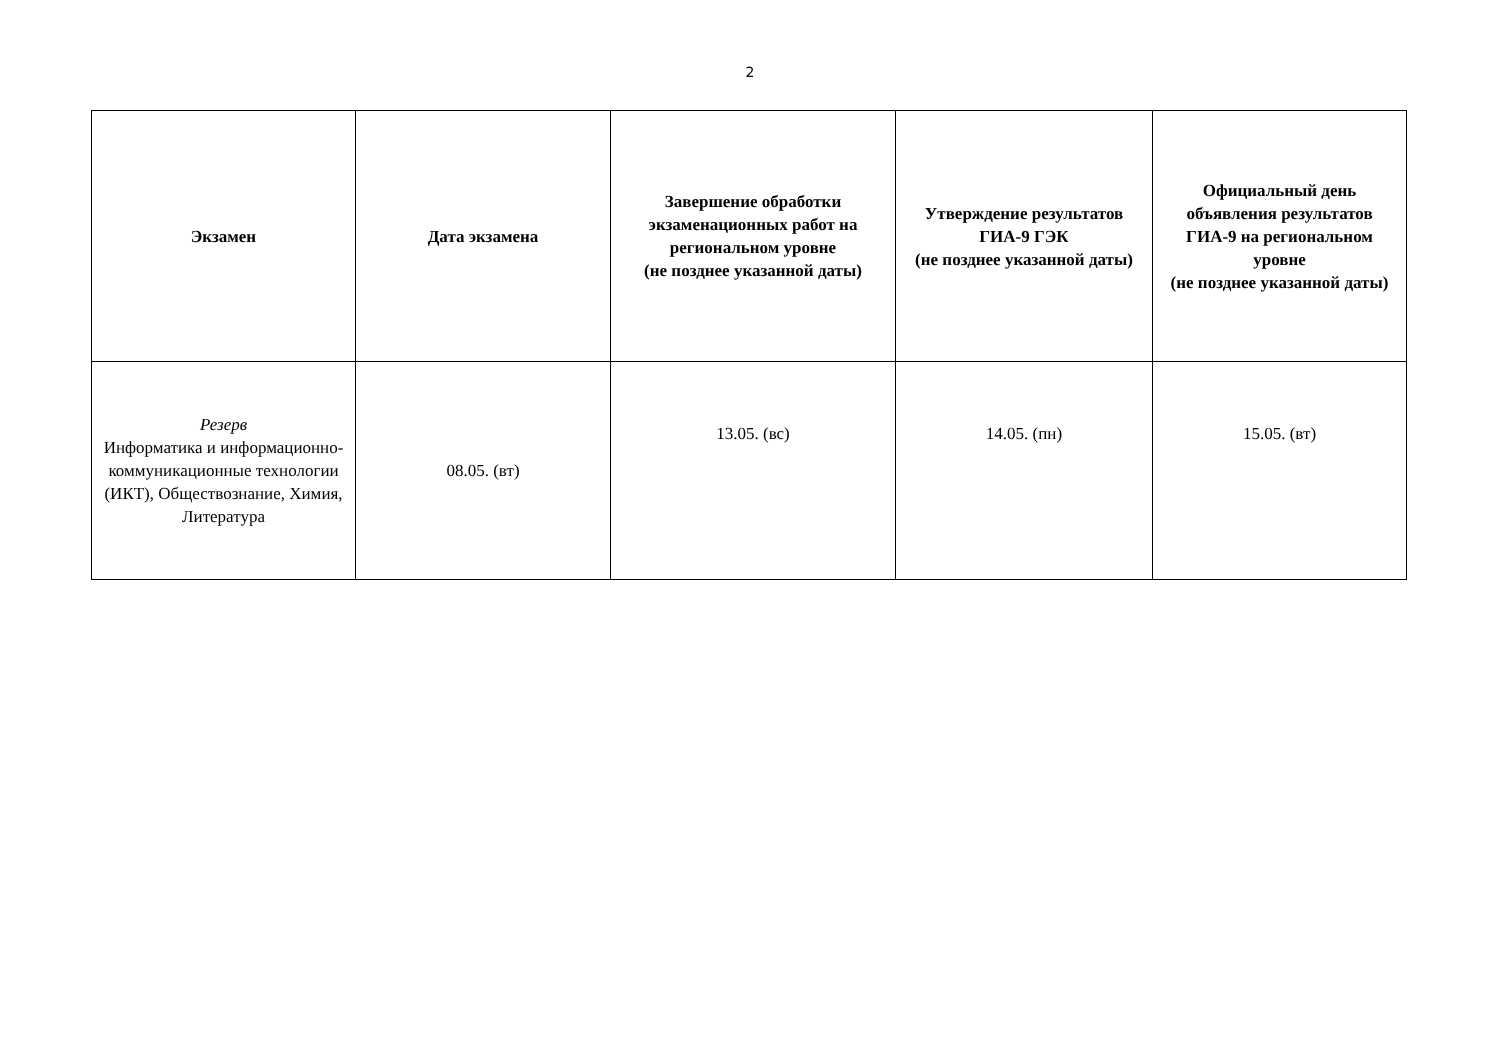2
| Экзамен | Дата экзамена | Завершение обработки экзаменационных работ на региональном уровне (не позднее указанной даты) | Утверждение результатов ГИА-9 ГЭК (не позднее указанной даты) | Официальный день объявления результатов ГИА-9 на региональном уровне (не позднее указанной даты) |
| --- | --- | --- | --- | --- |
| Резерв Информатика и информационно-коммуникационные технологии (ИКТ), Обществознание, Химия, Литература | 08.05. (вт) | 13.05. (вс) | 14.05. (пн) | 15.05. (вт) |